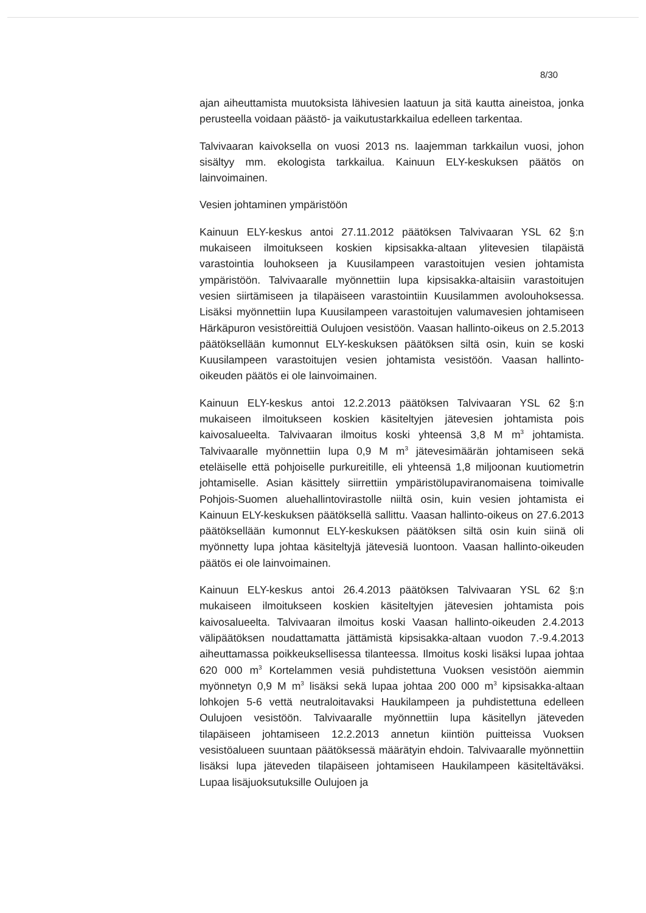8/30
ajan aiheuttamista muutoksista lähivesien laatuun ja sitä kautta aineistoa, jonka perusteella voidaan päästö- ja vaikutustarkkailua edelleen tarkentaa.
Talvivaaran kaivoksella on vuosi 2013 ns. laajemman tarkkailun vuosi, johon sisältyy mm. ekologista tarkkailua. Kainuun ELY-keskuksen päätös on lainvoimainen.
Vesien johtaminen ympäristöön
Kainuun ELY-keskus antoi 27.11.2012 päätöksen Talvivaaran YSL 62 §:n mukaiseen ilmoitukseen koskien kipsisakka-altaan ylitevesien tilapäistä varastointia louhokseen ja Kuusilampeen varastoitujen vesien johtamista ympäristöön. Talvivaaralle myönnettiin lupa kipsisakka-altaisiin varastoitujen vesien siirtämiseen ja tilapäiseen varastointiin Kuusilammen avolouhoksessa. Lisäksi myönnettiin lupa Kuusilampeen varastoitujen valumavesien johtamiseen Härkäpuron vesistöreittiä Oulujoen vesistöön. Vaasan hallinto-oikeus on 2.5.2013 päätöksellään kumonnut ELY-keskuksen päätöksen siltä osin, kuin se koski Kuusilampeen varastoitujen vesien johtamista vesistöön. Vaasan hallinto-oikeuden päätös ei ole lainvoimainen.
Kainuun ELY-keskus antoi 12.2.2013 päätöksen Talvivaaran YSL 62 §:n mukaiseen ilmoitukseen koskien käsiteltyjen jätevesien johtamista pois kaivosalueelta. Talvivaaran ilmoitus koski yhteensä 3,8 M m<sup>3</sup> johtamista. Talvivaaralle myönnettiin lupa 0,9 M m<sup>3</sup> jätevesimäärän johtamiseen sekä eteläiselle että pohjoiselle purkureitille, eli yhteensä 1,8 miljoonan kuutiometrin johtamiselle. Asian käsittely siirrettiin ympäristölupaviranomaisena toimivalle Pohjois-Suomen aluehallintovirastolle niiltä osin, kuin vesien johtamista ei Kainuun ELY-keskuksen päätöksellä sallittu. Vaasan hallinto-oikeus on 27.6.2013 päätöksellään kumonnut ELY-keskuksen päätöksen siltä osin kuin siinä oli myönnetty lupa johtaa käsiteltyjä jätevesiä luontoon. Vaasan hallinto-oikeuden päätös ei ole lainvoimainen.
Kainuun ELY-keskus antoi 26.4.2013 päätöksen Talvivaaran YSL 62 §:n mukaiseen ilmoitukseen koskien käsiteltyjen jätevesien johtamista pois kaivosalueelta. Talvivaaran ilmoitus koski Vaasan hallinto-oikeuden 2.4.2013 välipäätöksen noudattamatta jättämistä kipsisakka-altaan vuodon 7.-9.4.2013 aiheuttamassa poikkeuksellisessa tilanteessa. Ilmoitus koski lisäksi lupaa johtaa 620 000 m<sup>3</sup> Kortelammen vesiä puhdistettuna Vuoksen vesistöön aiemmin myönnetyn 0,9 M m<sup>3</sup> lisäksi sekä lupaa johtaa 200 000 m<sup>3</sup> kipsisakka-altaan lohkojen 5-6 vettä neutraloitavaksi Haukilampeen ja puhdistettuna edelleen Oulujoen vesistöön. Talvivaaralle myönnettiin lupa käsitellyn jäteveden tilapäiseen johtamiseen 12.2.2013 annetun kiintiön puitteissa Vuoksen vesistöalueen suuntaan päätöksessä määrätyin ehdoin. Talvivaaralle myönnettiin lisäksi lupa jäteveden tilapäiseen johtamiseen Haukilampeen käsiteltäväksi. Lupaa lisäjuoksutuksille Oulujoen ja